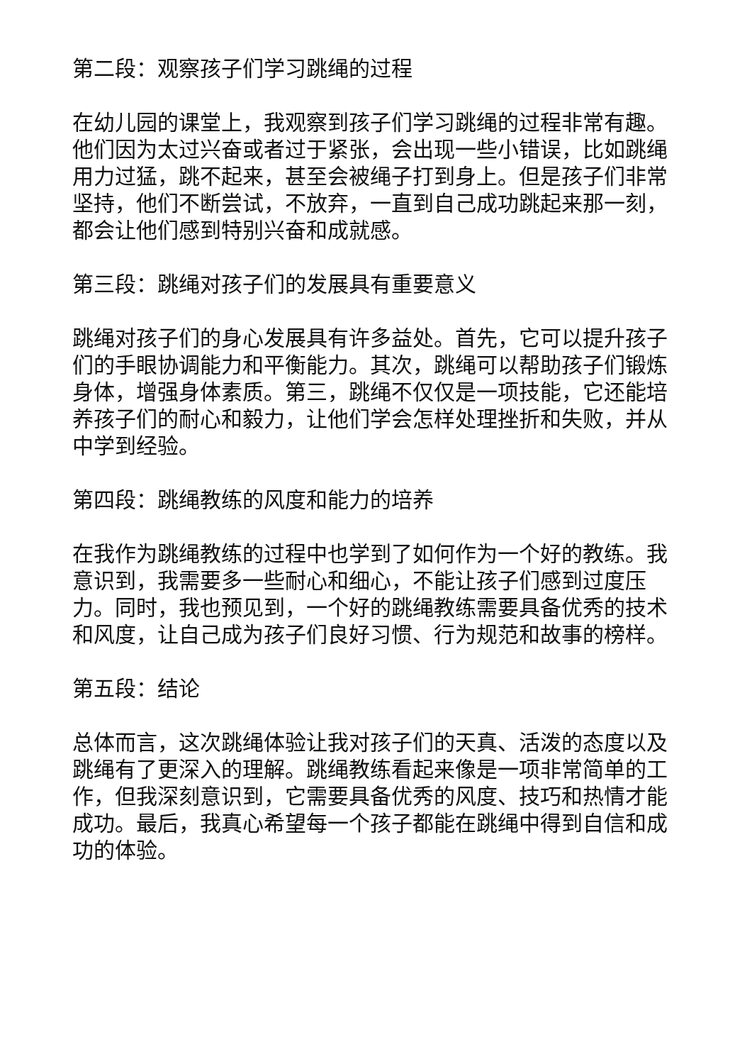第二段：观察孩子们学习跳绳的过程
在幼儿园的课堂上，我观察到孩子们学习跳绳的过程非常有趣。他们因为太过兴奋或者过于紧张，会出现一些小错误，比如跳绳用力过猛，跳不起来，甚至会被绳子打到身上。但是孩子们非常坚持，他们不断尝试，不放弃，一直到自己成功跳起来那一刻，都会让他们感到特别兴奋和成就感。
第三段：跳绳对孩子们的发展具有重要意义
跳绳对孩子们的身心发展具有许多益处。首先，它可以提升孩子们的手眼协调能力和平衡能力。其次，跳绳可以帮助孩子们锻炼身体，增强身体素质。第三，跳绳不仅仅是一项技能，它还能培养孩子们的耐心和毅力，让他们学会怎样处理挫折和失败，并从中学到经验。
第四段：跳绳教练的风度和能力的培养
在我作为跳绳教练的过程中也学到了如何作为一个好的教练。我意识到，我需要多一些耐心和细心，不能让孩子们感到过度压力。同时，我也预见到，一个好的跳绳教练需要具备优秀的技术和风度，让自己成为孩子们良好习惯、行为规范和故事的榜样。
第五段：结论
总体而言，这次跳绳体验让我对孩子们的天真、活泼的态度以及跳绳有了更深入的理解。跳绳教练看起来像是一项非常简单的工作，但我深刻意识到，它需要具备优秀的风度、技巧和热情才能成功。最后，我真心希望每一个孩子都能在跳绳中得到自信和成功的体验。